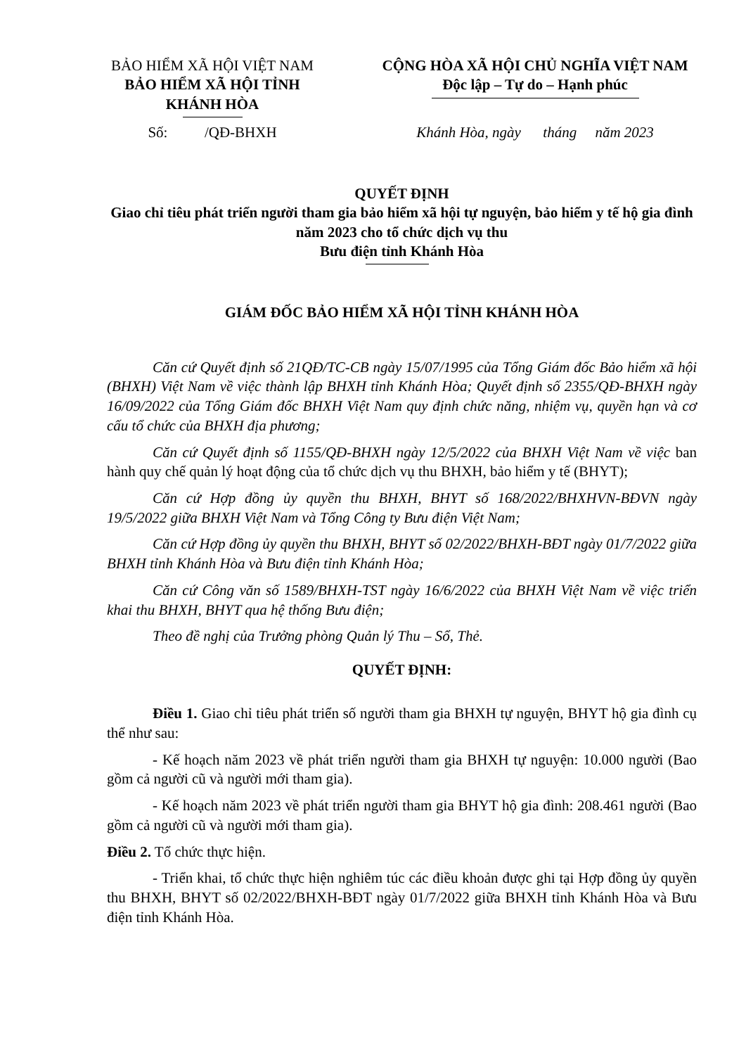BẢO HIỂM XÃ HỘI VIỆT NAM
BẢO HIỂM XÃ HỘI TỈNH
KHÁNH HÒA
CỘNG HÒA XÃ HỘI CHỦ NGHĨA VIỆT NAM
Độc lập – Tự do – Hạnh phúc
Số: /QĐ-BHXH Khánh Hòa, ngày tháng năm 2023
QUYẾT ĐỊNH
Giao chỉ tiêu phát triển người tham gia bảo hiểm xã hội tự nguyện, bảo hiểm y tế hộ gia đình năm 2023 cho tổ chức dịch vụ thu
Bưu điện tỉnh Khánh Hòa
GIÁM ĐỐC BẢO HIỂM XÃ HỘI TỈNH KHÁNH HÒA
Căn cứ Quyết định số 21QĐ/TC-CB ngày 15/07/1995 của Tổng Giám đốc Bảo hiểm xã hội (BHXH) Việt Nam về việc thành lập BHXH tỉnh Khánh Hòa; Quyết định số 2355/QĐ-BHXH ngày 16/09/2022 của Tổng Giám đốc BHXH Việt Nam quy định chức năng, nhiệm vụ, quyền hạn và cơ cấu tổ chức của BHXH địa phương;
Căn cứ Quyết định số 1155/QĐ-BHXH ngày 12/5/2022 của BHXH Việt Nam về việc ban hành quy chế quản lý hoạt động của tổ chức dịch vụ thu BHXH, bảo hiểm y tế (BHYT);
Căn cứ Hợp đồng ủy quyền thu BHXH, BHYT số 168/2022/BHXHVN-BĐVN ngày 19/5/2022 giữa BHXH Việt Nam và Tổng Công ty Bưu điện Việt Nam;
Căn cứ Hợp đồng ủy quyền thu BHXH, BHYT số 02/2022/BHXH-BĐT ngày 01/7/2022 giữa BHXH tỉnh Khánh Hòa và Bưu điện tỉnh Khánh Hòa;
Căn cứ Công văn số 1589/BHXH-TST ngày 16/6/2022 của BHXH Việt Nam về việc triển khai thu BHXH, BHYT qua hệ thống Bưu điện;
Theo đề nghị của Trưởng phòng Quản lý Thu – Sổ, Thẻ.
QUYẾT ĐỊNH:
Điều 1. Giao chỉ tiêu phát triển số người tham gia BHXH tự nguyện, BHYT hộ gia đình cụ thể như sau:
- Kế hoạch năm 2023 về phát triển người tham gia BHXH tự nguyện: 10.000 người (Bao gồm cả người cũ và người mới tham gia).
- Kế hoạch năm 2023 về phát triển người tham gia BHYT hộ gia đình: 208.461 người (Bao gồm cả người cũ và người mới tham gia).
Điều 2. Tổ chức thực hiện.
- Triển khai, tổ chức thực hiện nghiêm túc các điều khoản được ghi tại Hợp đồng ủy quyền thu BHXH, BHYT số 02/2022/BHXH-BĐT ngày 01/7/2022 giữa BHXH tỉnh Khánh Hòa và Bưu điện tỉnh Khánh Hòa.